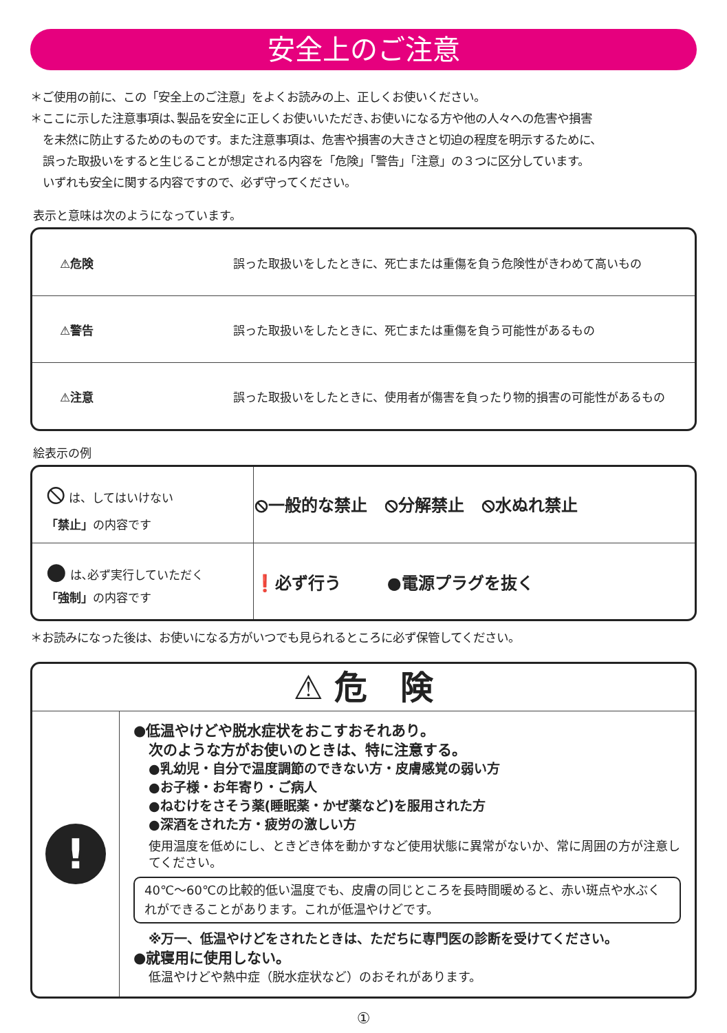安全上のご注意
＊ご使用の前に、この「安全上のご注意」をよくお読みの上、正しくお使いください。
＊ここに示した注意事項は､製品を安全に正しくお使いいただき､お使いになる方や他の人々への危害や損害
を未然に防止するためのものです。また注意事項は、危害や損害の大きさと切迫の程度を明示するために、
誤った取扱いをすると生じることが想定される内容を「危険」「警告」「注意」の３つに区分しています。
いずれも安全に関する内容ですので、必ず守ってください。
表示と意味は次のようになっています。
| ⚠危険 | 誤った取扱いをしたときに、死亡または重傷を負う危険性がきわめて高いもの |
| ⚠警告 | 誤った取扱いをしたときに、死亡または重傷を負う可能性があるもの |
| ⚠注意 | 誤った取扱いをしたときに、使用者が傷害を負ったり物的損害の可能性があるもの |
絵表示の例
| ⦸ は、してはいけない 「禁止」 の内容です | ⦸一般的な禁止 ⦸分解禁止 ⦸水ぬれ禁止 |
| ● は､必ず実行していただく 「強制」 の内容です | ❗必ず行う ●電源プラグを抜く |
＊お読みになった後は、お使いになる方がいつでも見られるところに必ず保管してください。
⚠ 危　険
!
●低温やけどや脱水症状をおこすおそれあり。
次のような方がお使いのときは、特に注意する。
●乳幼児・自分で温度調節のできない方・皮膚感覚の弱い方
●お子様・お年寄り・ご病人
●ねむけをさそう薬(睡眠薬・かぜ薬など)を服用された方
●深酒をされた方・疲労の激しい方
使用温度を低めにし、ときどき体を動かすなど使用状態に異常がないか、常に周囲の方が注意してください。
40℃〜60℃の比較的低い温度でも、皮膚の同じところを長時間暖めると、赤い斑点や水ぶくれができることがあります。これが低温やけどです。
※万一、低温やけどをされたときは、ただちに専門医の診断を受けてください。
●就寝用に使用しない。
低温やけどや熱中症（脱水症状など）のおそれがあります。
①